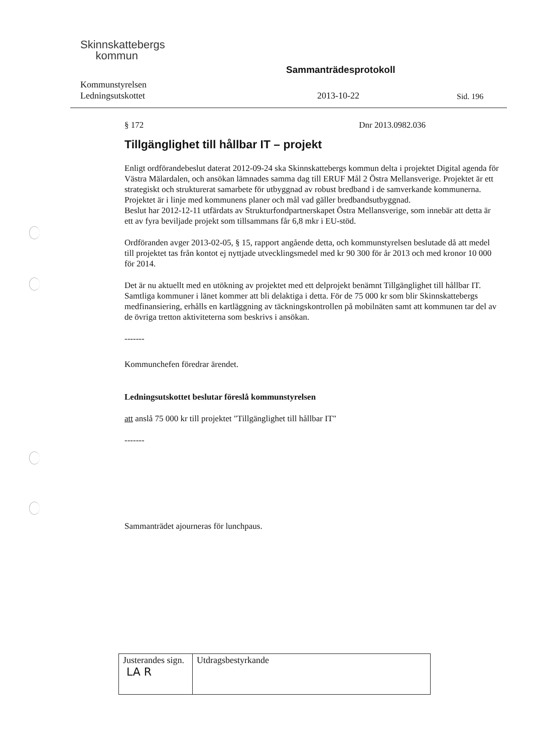Skinnskattebergs
kommun
Kommunstyrelsen
Ledningsutskottet
Sammanträdesprotokoll
2013-10-22
Sid. 196
§ 172 Dnr 2013.0982.036
Tillgänglighet till hållbar IT – projekt
Enligt ordförandebeslut daterat 2012-09-24 ska Skinnskattebergs kommun delta i projektet Digital agenda för Västra Mälardalen, och ansökan lämnades samma dag till ERUF Mål 2 Östra Mellansverige. Projektet är ett strategiskt och strukturerat samarbete för utbyggnad av robust bredband i de samverkande kommunerna. Projektet är i linje med kommunens planer och mål vad gäller bredbandsutbyggnad.
Beslut har 2012-12-11 utfärdats av Strukturfondpartnerskapet Östra Mellansverige, som innebär att detta är ett av fyra beviljade projekt som tillsammans får 6,8 mkr i EU-stöd.
Ordföranden avger 2013-02-05, § 15, rapport angående detta, och kommunstyrelsen beslutade då att medel till projektet tas från kontot ej nyttjade utvecklingsmedel med kr 90 300 för år 2013 och med kronor 10 000 för 2014.
Det är nu aktuellt med en utökning av projektet med ett delprojekt benämnt Tillgänglighet till hållbar IT. Samtliga kommuner i länet kommer att bli delaktiga i detta. För de 75 000 kr som blir Skinnskattebergs medfinansiering, erhålls en kartläggning av täckningskontrollen på mobilnäten samt att kommunen tar del av de övriga tretton aktiviteterna som beskrivs i ansökan.
-------
Kommunchefen föredrar ärendet.
Ledningsutskottet beslutar föreslå kommunstyrelsen
att anslå 75 000 kr till projektet "Tillgänglighet till hållbar IT"
-------
Sammanträdet ajourneras för lunchpaus.
| Justerandes sign. LA R | Utdragsbestyrkande |